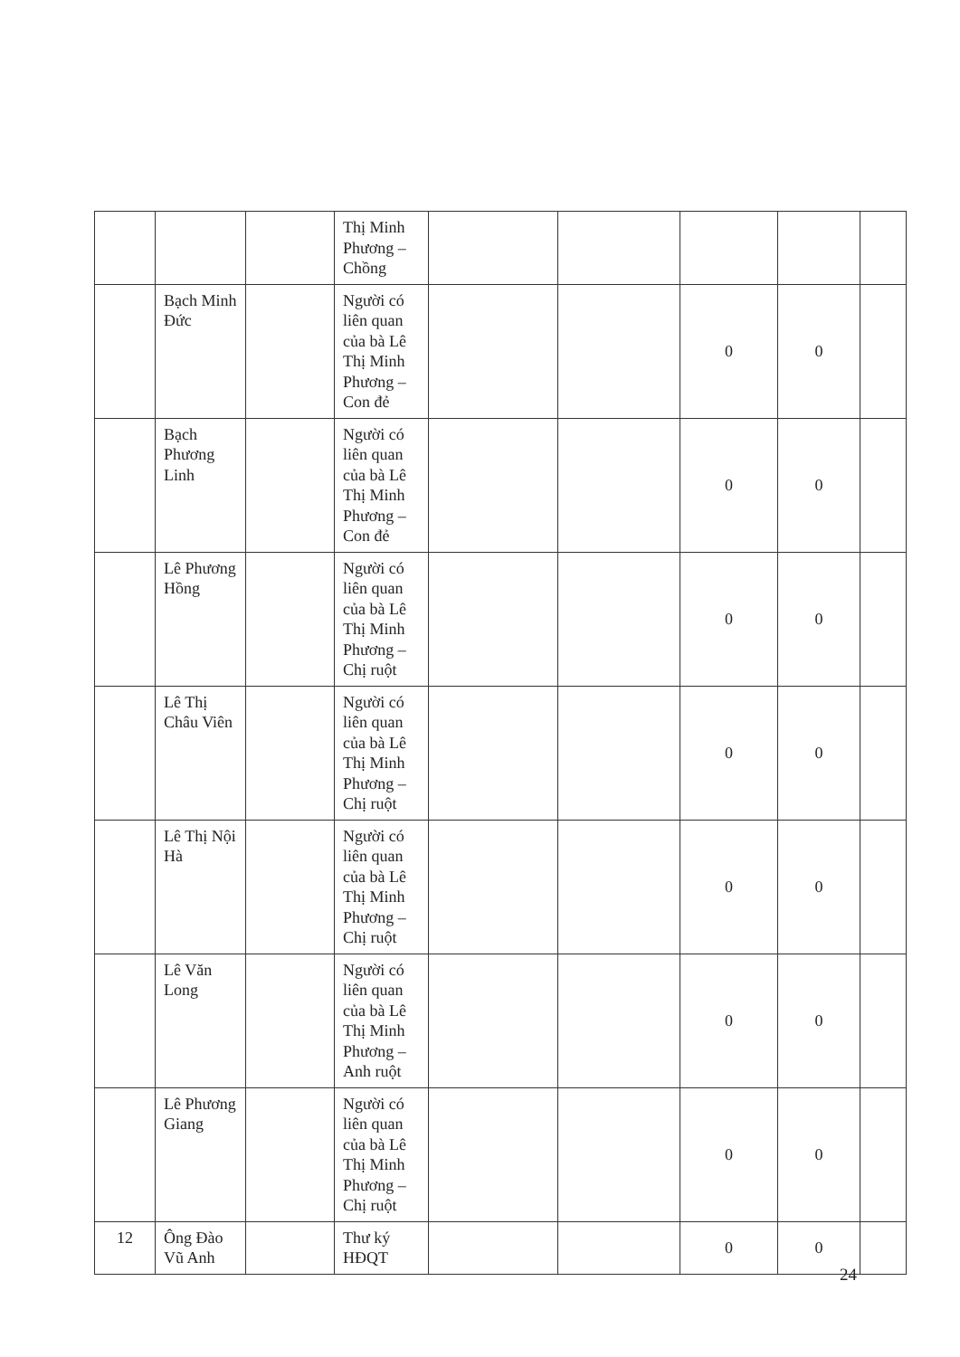| | | | Thị Minh Phương – Chồng | | | | | |
| | Bạch Minh Đức | | Người có liên quan của bà Lê Thị Minh Phương – Con đẻ | | | 0 | 0 | |
| | Bạch Phương Linh | | Người có liên quan của bà Lê Thị Minh Phương – Con đẻ | | | 0 | 0 | |
| | Lê Phương Hồng | | Người có liên quan của bà Lê Thị Minh Phương – Chị ruột | | | 0 | 0 | |
| | Lê Thị Châu Viên | | Người có liên quan của bà Lê Thị Minh Phương – Chị ruột | | | 0 | 0 | |
| | Lê Thị Nội Hà | | Người có liên quan của bà Lê Thị Minh Phương – Chị ruột | | | 0 | 0 | |
| | Lê Văn Long | | Người có liên quan của bà Lê Thị Minh Phương – Anh ruột | | | 0 | 0 | |
| | Lê Phương Giang | | Người có liên quan của bà Lê Thị Minh Phương – Chị ruột | | | 0 | 0 | |
| 12 | Ông Đào Vũ Anh | | Thư ký HĐQT | | | 0 | 0 | |
24